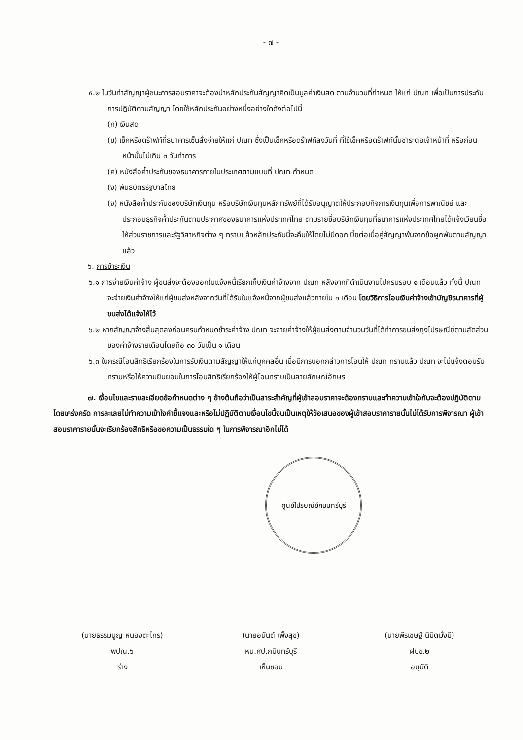- ๗ -
๕.๒ ในวันทำสัญญาผู้ชนะการสอบราคาจะต้องนำหลักประกันสัญญาคิดเป็นมูลค่าเงินสด ตามจำนวนที่กำหนด ให้แก่ ปณท เพื่อเป็นการประกันการปฏิบัติตามสัญญา โดยใช้หลักประกันอย่างหนึ่งอย่างใดดังต่อไปนี้
(ก) เงินสด
(ข) เช็คหรือดร๊าฟท์ที่ธนาคารเซ็นสั่งจ่ายให้แก่ ปณท ซึ่งเป็นเช็คหรือดร๊าฟท์ลงวันที่ ที่ใช้เช็คหรือดร๊าฟท์นั้นชำระต่อเจ้าหน้าที่ หรือก่อนหน้านั้นไม่เกิน ๓ วันทำการ
(ค) หนังสือค้ำประกันของธนาคารภายในประเทศตามแบบที่ ปณท กำหนด
(ง) พันธบัตรรัฐบาลไทย
(จ) หนังสือค้ำประกันของบริษัทเงินทุน หรือบริษัทเงินทุนหลักทรัพย์ที่ได้รับอนุญาตให้ประกอบกิจการเงินทุนเพื่อการพาณิชย์ และประกอบธุรกิจค้ำประกันตามประกาศของธนาคารแห่งประเทศไทย ตามรายชื่อบริษัทเงินทุนที่ธนาคารแห่งประเทศไทยได้แจ้งเวียนชื่อให้ส่วนราชการและรัฐวิสาหกิจต่าง ๆ ทราบแล้วหลักประกันนี้จะคืนให้โดยไม่มีดอกเบี้ยต่อเมื่อคู่สัญญาพ้นจากข้อผูกพันตามสัญญาแล้ว
๖. การชำระเงิน
๖.๑ การจ่ายเงินค่าจ้าง ผู้ขนส่งจะต้องออกใบแจ้งหนี้เรียกเก็บเงินค่าจ้างจาก ปณท หลังจากที่ดำเนินงานไปครบรอบ ๑ เดือนแล้ว ทั้งนี้ ปณท จะจ่ายเงินค่าจ้างให้แก่ผู้ขนส่งหลังจากวันที่ได้รับใบแจ้งหนี้จากผู้ขนส่งแล้วภายใน ๑ เดือน โดยวิธีการโอนเงินค่าจ้างเข้าบัญชีธนาคารที่ผู้ขนส่งได้แจ้งให้ไว้
๖.๒ หากสัญญาจ้างสิ้นสุดลงก่อนครบกำหนดชำระค่าจ้าง ปณท จะจ่ายค่าจ้างให้ผู้ขนส่งตามจำนวนวันที่ได้ทำการขนส่งถุงไปรษณีย์ตามสัดส่วนของค่าจ้างรายเดือนโดยถือ ๓๐ วันเป็น ๑ เดือน
๖.๓ ในกรณีโอนสิทธิเรียกร้องในการรับเงินตามสัญญาให้แก่บุคคลอื่น เมื่อมีการบอกกล่าวการโอนให้ ปณท ทราบแล้ว ปณท จะไม่แจ้งตอบรับทราบหรือให้ความยินยอมในการโอนสิทธิเรียกร้องให้ผู้โอนทราบเป็นลายลักษณ์อักษร
๗. เงื่อนไขและรายละเอียดข้อกำหนดต่าง ๆ ข้างต้นถือว่าเป็นสาระสำคัญที่ผู้เข้าสอบราคาจะต้องทราบและทำความเข้าใจกับจะต้องปฏิบัติตามโดยเคร่งครัด การละเลยไม่ทำความเข้าใจคำชี้แจงและหรือไม่ปฏิบัติตามเงื่อนไขนี้จนเป็นเหตุให้ข้อเสนอของผู้เข้าสอบราคารายนั้นไม่ได้รับการพิจารณา ผู้เข้าสอบราคารายนั้นจะเรียกร้องสิทธิหรือขอความเป็นธรรมใด ๆ ในการพิจารณาอีกไม่ได้
ศูนย์ไปรษณีย์กบินทร์บุรี
(นายธรรมนูญ หนองตะไกร)
พปณ.๖
ร่าง
(นายอนันต์ เพ็งสุข)
หน.ศป.กบินทร์บุรี
เห็นชอบ
(นายพีรเชษฐ์ นิมิตมั่งมี)
ฝปข.๒
อนุมัติ